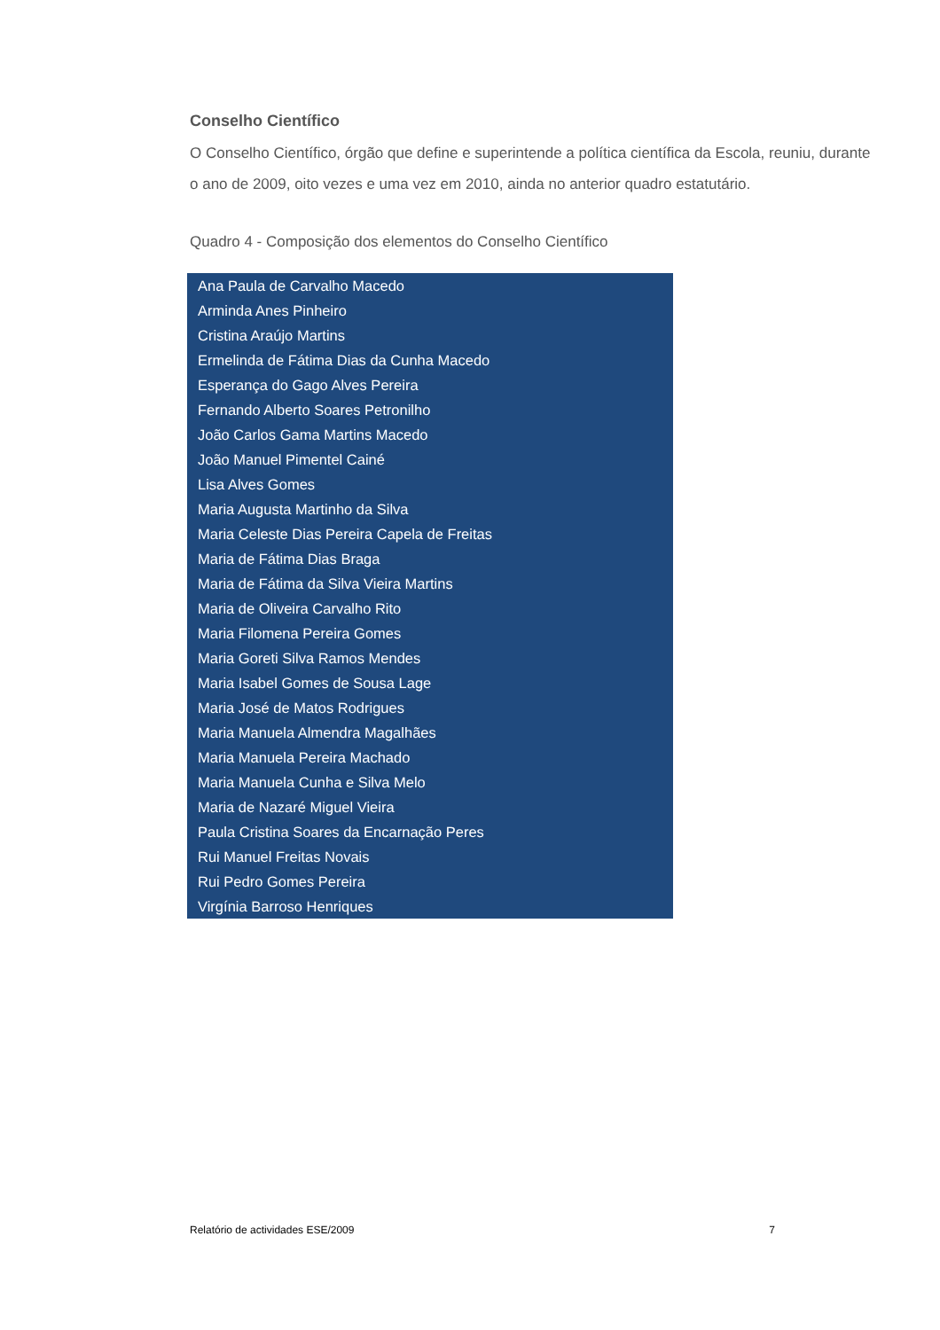Conselho Científico
O Conselho Científico, órgão que define e superintende a política científica da Escola, reuniu, durante o ano de 2009, oito vezes e uma vez em 2010, ainda no anterior quadro estatutário.
Quadro 4 - Composição dos elementos do Conselho Científico
| Ana Paula de Carvalho Macedo |
| Arminda Anes Pinheiro |
| Cristina Araújo Martins |
| Ermelinda de Fátima Dias da Cunha Macedo |
| Esperança do Gago Alves Pereira |
| Fernando Alberto Soares Petronilho |
| João Carlos Gama Martins Macedo |
| João Manuel Pimentel Cainé |
| Lisa Alves Gomes |
| Maria Augusta Martinho da Silva |
| Maria Celeste Dias Pereira Capela de Freitas |
| Maria de Fátima Dias Braga |
| Maria de Fátima da Silva Vieira Martins |
| Maria de Oliveira Carvalho Rito |
| Maria Filomena Pereira Gomes |
| Maria Goreti Silva Ramos Mendes |
| Maria Isabel Gomes de Sousa Lage |
| Maria José de Matos Rodrigues |
| Maria Manuela Almendra Magalhães |
| Maria Manuela Pereira Machado |
| Maria Manuela Cunha e Silva Melo |
| Maria de Nazaré Miguel Vieira |
| Paula Cristina Soares da Encarnação Peres |
| Rui Manuel Freitas Novais |
| Rui Pedro Gomes Pereira |
| Virgínia Barroso Henriques |
Relatório de actividades ESE/2009 7